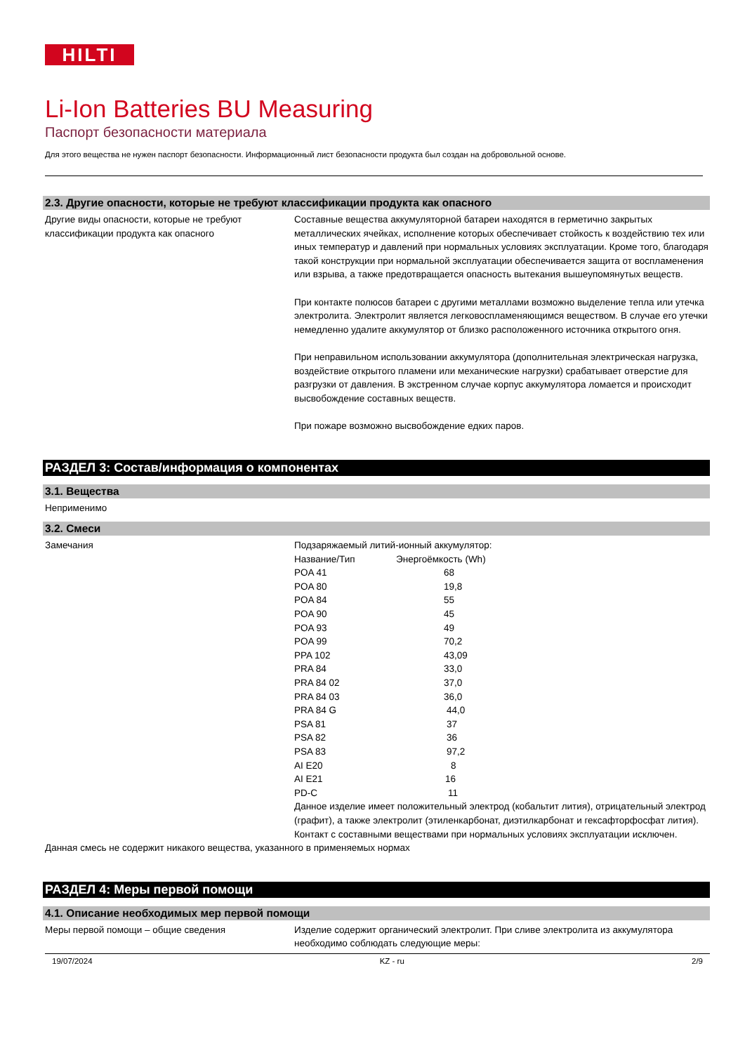HILTI
Li-Ion Batteries BU Measuring
Паспорт безопасности материала
Для этого вещества не нужен паспорт безопасности. Информационный лист безопасности продукта был создан на добровольной основе.
2.3. Другие опасности, которые не требуют классификации продукта как опасного
Другие виды опасности, которые не требуют классификации продукта как опасного
Составные вещества аккумуляторной батареи находятся в герметично закрытых металлических ячейках, исполнение которых обеспечивает стойкость к воздействию тех или иных температур и давлений при нормальных условиях эксплуатации. Кроме того, благодаря такой конструкции при нормальной эксплуатации обеспечивается защита от воспламенения или взрыва, а также предотвращается опасность вытекания вышеупомянутых веществ.
При контакте полюсов батареи с другими металлами возможно выделение тепла или утечка электролита. Электролит является легковоспламеняющимся веществом. В случае его утечки немедленно удалите аккумулятор от близко расположенного источника открытого огня.
При неправильном использовании аккумулятора (дополнительная электрическая нагрузка, воздействие открытого пламени или механические нагрузки) срабатывает отверстие для разгрузки от давления. В экстренном случае корпус аккумулятора ломается и происходит высвобождение составных веществ.
При пожаре возможно высвобождение едких паров.
РАЗДЕЛ 3: Состав/информация о компонентах
3.1. Вещества
Неприменимо
3.2. Смеси
Замечания Подзаряжаемый литий-ионный аккумулятор:
| Название/Тип | Энергоёмкость (Wh) |
| POA 41 | 68 |
| POA 80 | 19,8 |
| POA 84 | 55 |
| POA 90 | 45 |
| POA 93 | 49 |
| POA 99 | 70,2 |
| PPA 102 | 43,09 |
| PRA 84 | 33,0 |
| PRA 84 02 | 37,0 |
| PRA 84 03 | 36,0 |
| PRA 84 G | 44,0 |
| PSA 81 | 37 |
| PSA 82 | 36 |
| PSA 83 | 97,2 |
| AI E20 | 8 |
| AI E21 | 16 |
| PD-C | 11 |
Данное изделие имеет положительный электрод (кобальтит лития), отрицательный электрод (графит), а также электролит (этиленкарбонат, диэтилкарбонат и гексафторфосфат лития).
Контакт с составными веществами при нормальных условиях эксплуатации исключен.
Данная смесь не содержит никакого вещества, указанного в применяемых нормах
РАЗДЕЛ 4: Меры первой помощи
4.1. Описание необходимых мер первой помощи
Меры первой помощи – общие сведения Изделие содержит органический электролит. При сливе электролита из аккумулятора необходимо соблюдать следующие меры:
19/07/2024 KZ - ru 2/9